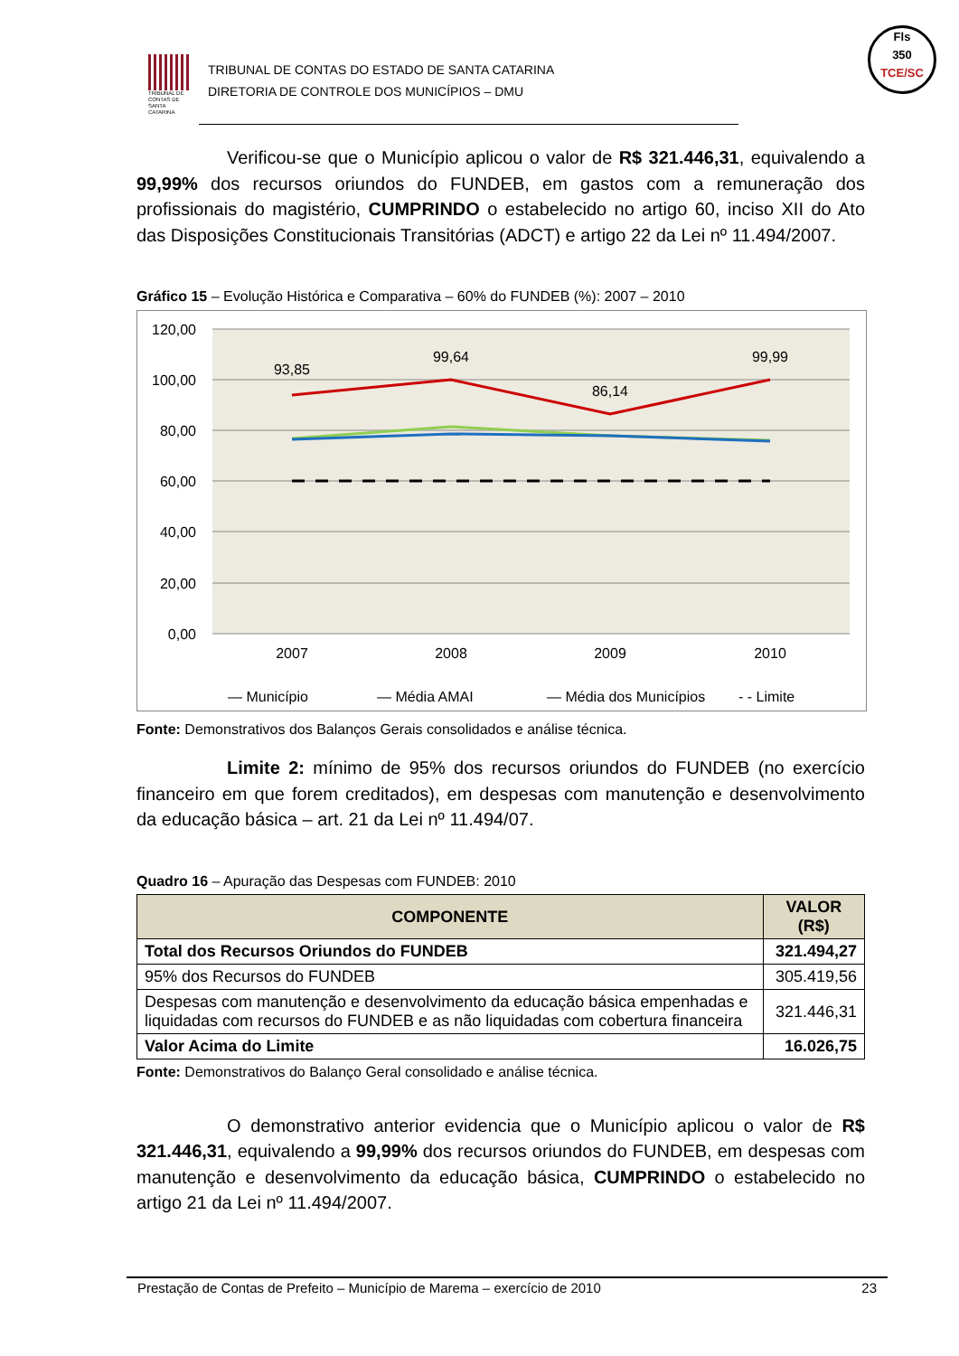TRIBUNAL DE CONTAS DE SANTA CATARINA
TRIBUNAL DE CONTAS DO ESTADO DE SANTA CATARINA
DIRETORIA DE CONTROLE DOS MUNICÍPIOS – DMU
Fls
350
TCE/SC
Verificou-se que o Município aplicou o valor de R$ 321.446,31, equivalendo a 99,99% dos recursos oriundos do FUNDEB, em gastos com a remuneração dos profissionais do magistério, CUMPRINDO o estabelecido no artigo 60, inciso XII do Ato das Disposições Constitucionais Transitórias (ADCT) e artigo 22 da Lei nº 11.494/2007.
Gráfico 15 – Evolução Histórica e Comparativa – 60% do FUNDEB (%): 2007 – 2010
120,00
100,00
80,00
60,00
40,00
20,00
0,00
2007
2008
2009
2010
93,85
99,64
86,14
99,99
— Município
— Média AMAI
— Média dos Municípios
- - Limite
Fonte: Demonstrativos dos Balanços Gerais consolidados e análise técnica.
Limite 2: mínimo de 95% dos recursos oriundos do FUNDEB (no exercício financeiro em que forem creditados), em despesas com manutenção e desenvolvimento da educação básica – art. 21 da Lei nº 11.494/07.
Quadro 16 – Apuração das Despesas com FUNDEB: 2010
| COMPONENTE | VALOR (R$) |
| --- | --- |
| Total dos Recursos Oriundos do FUNDEB | 321.494,27 |
| 95% dos Recursos do FUNDEB | 305.419,56 |
| Despesas com manutenção e desenvolvimento da educação básica empenhadas e liquidadas com recursos do FUNDEB e as não liquidadas com cobertura financeira | 321.446,31 |
| Valor Acima do Limite | 16.026,75 |
Fonte: Demonstrativos do Balanço Geral consolidado e análise técnica.
O demonstrativo anterior evidencia que o Município aplicou o valor de R$ 321.446,31, equivalendo a 99,99% dos recursos oriundos do FUNDEB, em despesas com manutenção e desenvolvimento da educação básica, CUMPRINDO o estabelecido no artigo 21 da Lei nº 11.494/2007.
Prestação de Contas de Prefeito – Município de Marema – exercício de 2010 23